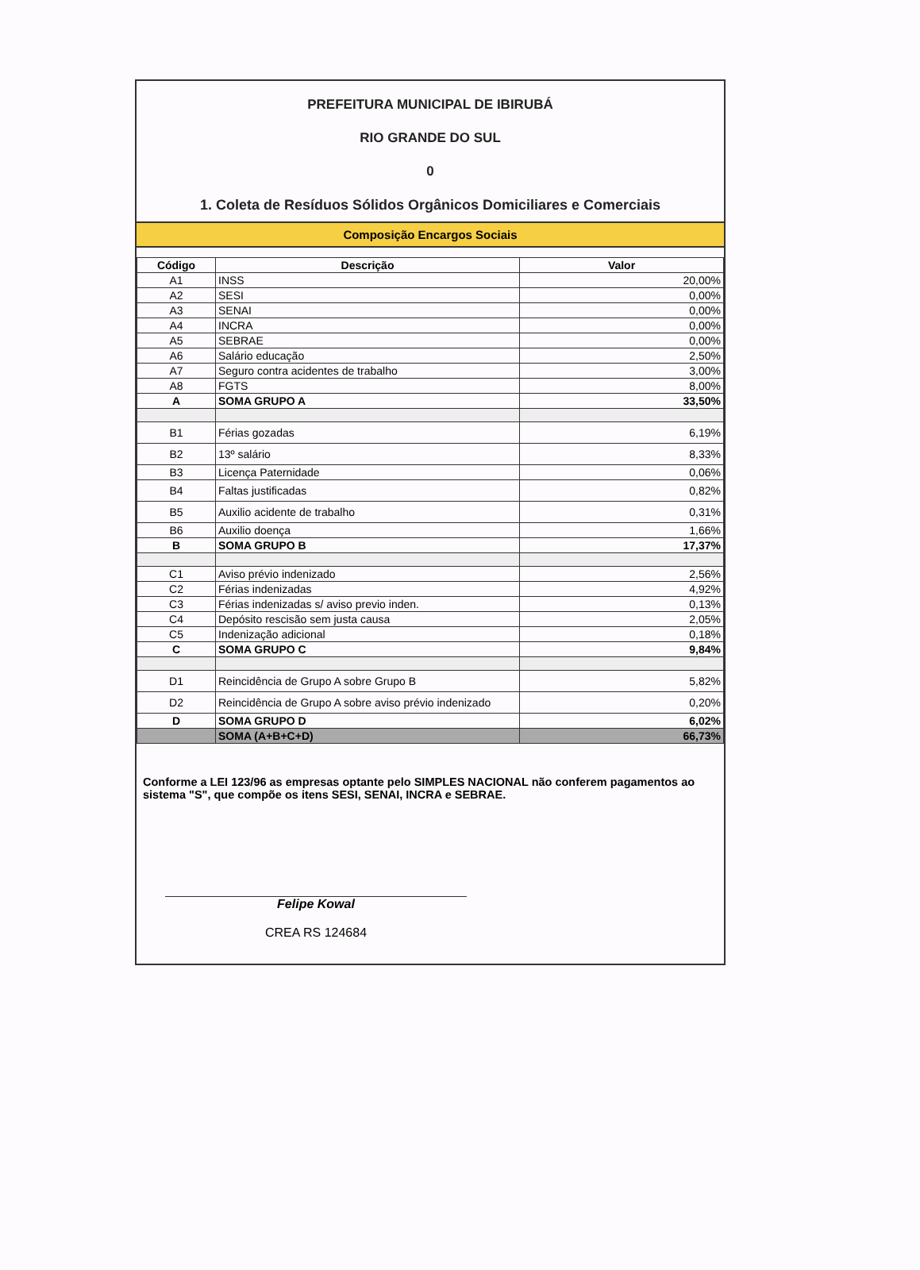PREFEITURA MUNICIPAL DE IBIRUBÁ
RIO GRANDE DO SUL
0
1. Coleta de Resíduos Sólidos Orgânicos Domiciliares e Comerciais
Composição Encargos Sociais
| Código | Descrição | Valor |
| --- | --- | --- |
| A1 | INSS | 20,00% |
| A2 | SESI | 0,00% |
| A3 | SENAI | 0,00% |
| A4 | INCRA | 0,00% |
| A5 | SEBRAE | 0,00% |
| A6 | Salário educação | 2,50% |
| A7 | Seguro contra acidentes de trabalho | 3,00% |
| A8 | FGTS | 8,00% |
| A | SOMA GRUPO A | 33,50% |
| B1 | Férias gozadas | 6,19% |
| B2 | 13º salário | 8,33% |
| B3 | Licença Paternidade | 0,06% |
| B4 | Faltas justificadas | 0,82% |
| B5 | Auxilio acidente de trabalho | 0,31% |
| B6 | Auxilio doença | 1,66% |
| B | SOMA GRUPO B | 17,37% |
| C1 | Aviso prévio indenizado | 2,56% |
| C2 | Férias indenizadas | 4,92% |
| C3 | Férias indenizadas s/ aviso previo inden. | 0,13% |
| C4 | Depósito rescisão sem justa causa | 2,05% |
| C5 | Indenização adicional | 0,18% |
| C | SOMA GRUPO C | 9,84% |
| D1 | Reincidência de Grupo A sobre Grupo B | 5,82% |
| D2 | Reincidência de Grupo A sobre aviso prévio indenizado | 0,20% |
| D | SOMA GRUPO D | 6,02% |
| | SOMA (A+B+C+D) | 66,73% |
Conforme a LEI 123/96 as empresas optante pelo SIMPLES NACIONAL não conferem pagamentos ao sistema "S", que compõe os itens SESI, SENAI, INCRA e SEBRAE.
Felipe Kowal
CREA RS 124684